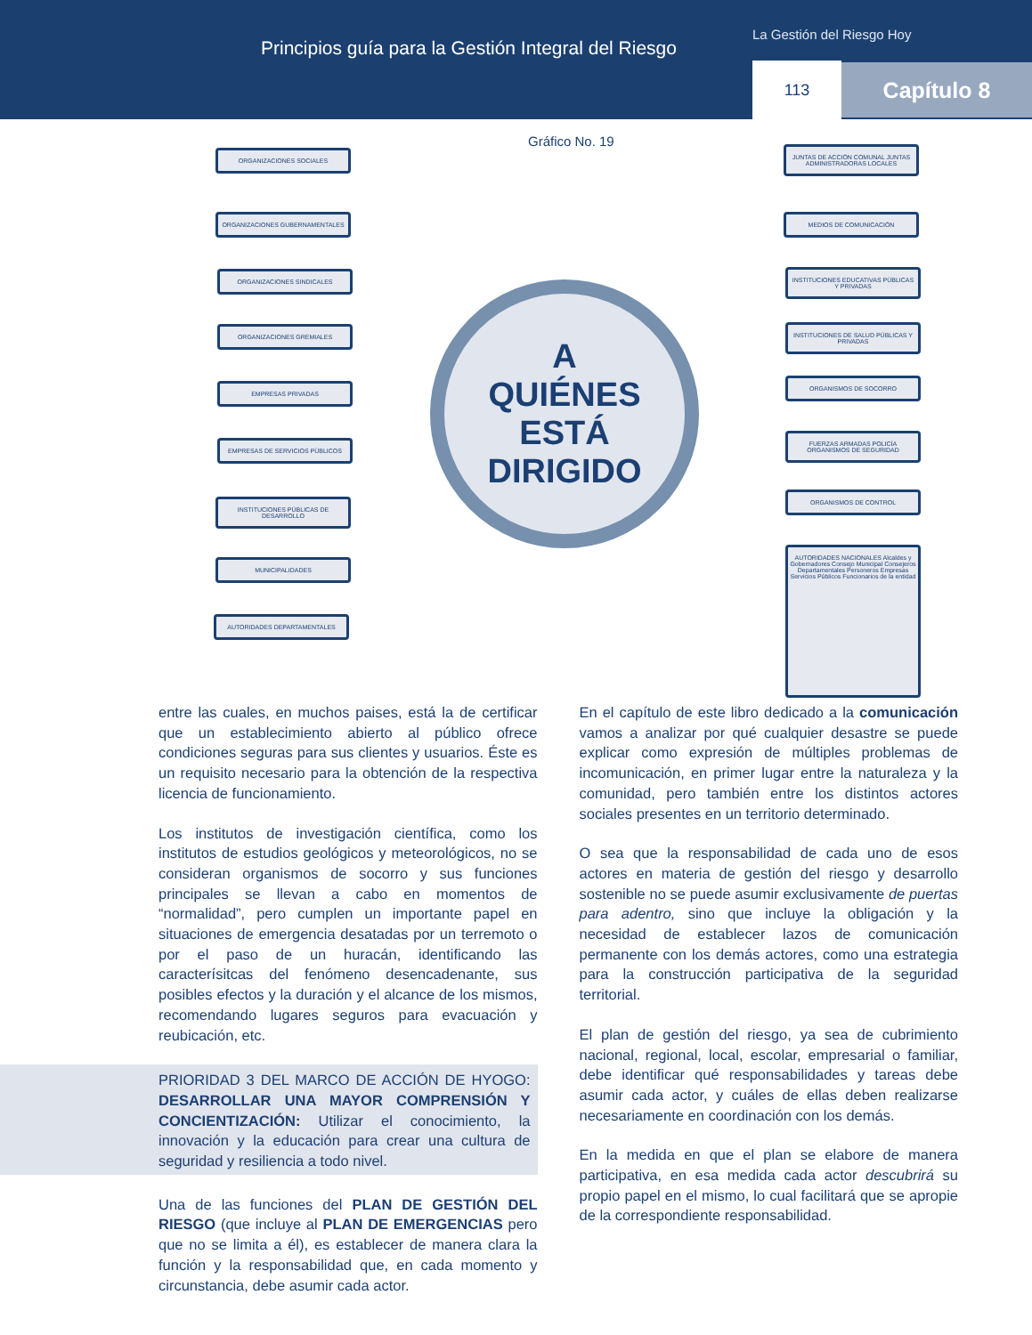Principios guía para la Gestión Integral del Riesgo
La Gestión del Riesgo Hoy
113 Capítulo 8
Gráfico No. 19
ORGANIZACIONES SOCIALES
ORGANIZACIONES GUBERNAMENTALES
ORGANIZACIONES SINDICALES
ORGANIZACIONES GREMIALES
EMPRESAS PRIVADAS
EMPRESAS DE SERVICIOS PÚBLICOS
INSTITUCIONES PÚBLICAS DE DESARROLLO
MUNICIPALIDADES
AUTORIDADES DEPARTAMENTALES
JUNTAS DE ACCIÓN COMUNAL JUNTAS ADMINISTRADORAS LOCALES
MEDIOS DE COMUNICACIÓN
INSTITUCIONES EDUCATIVAS PÚBLICAS Y PRIVADAS
INSTITUCIONES DE SALUD PÚBLICAS Y PRIVADAS
ORGANISMOS DE SOCORRO
FUERZAS ARMADAS POLICÍA ORGANISMOS DE SEGURIDAD
ORGANISMOS DE CONTROL
AUTORIDADES NACIONALES Alcaldes y Gobernadores Consejo Municipal Consejeros Departamentales Personeros Empresas Servicios Públicos Funcionarios de la entidad
A
QUIÉNES
ESTÁ
DIRIGIDO
entre las cuales, en muchos paises, está la de certificar que un establecimiento abierto al público ofrece condiciones seguras para sus clientes y usuarios. Éste es un requisito necesario para la obtención de la respectiva licencia de funcionamiento.
Los institutos de investigación científica, como los institutos de estudios geológicos y meteorológicos, no se consideran organismos de socorro y sus funciones principales se llevan a cabo en momentos de “normalidad”, pero cumplen un importante papel en situaciones de emergencia desatadas por un terremoto o por el paso de un huracán, identificando las caracterísitcas del fenómeno desencadenante, sus posibles efectos y la duración y el alcance de los mismos, recomendando lugares seguros para evacuación y reubicación, etc.
PRIORIDAD 3 DEL MARCO DE ACCIÓN DE HYOGO: DESARROLLAR UNA MAYOR COMPRENSIÓN Y CONCIENTIZACIÓN: Utilizar el conocimiento, la innovación y la educación para crear una cultura de seguridad y resiliencia a todo nivel.
Una de las funciones del PLAN DE GESTIÓN DEL RIESGO (que incluye al PLAN DE EMERGENCIAS pero que no se limita a él), es establecer de manera clara la función y la responsabilidad que, en cada momento y circunstancia, debe asumir cada actor.
En el capítulo de este libro dedicado a la comunicación vamos a analizar por qué cualquier desastre se puede explicar como expresión de múltiples problemas de incomunicación, en primer lugar entre la naturaleza y la comunidad, pero también entre los distintos actores sociales presentes en un territorio determinado.
O sea que la responsabilidad de cada uno de esos actores en materia de gestión del riesgo y desarrollo sostenible no se puede asumir exclusivamente de puertas para adentro, sino que incluye la obligación y la necesidad de establecer lazos de comunicación permanente con los demás actores, como una estrategia para la construcción participativa de la seguridad territorial.
El plan de gestión del riesgo, ya sea de cubrimiento nacional, regional, local, escolar, empresarial o familiar, debe identificar qué responsabilidades y tareas debe asumir cada actor, y cuáles de ellas deben realizarse necesariamente en coordinación con los demás.
En la medida en que el plan se elabore de manera participativa, en esa medida cada actor descubrirá su propio papel en el mismo, lo cual facilitará que se apropie de la correspondiente responsabilidad.